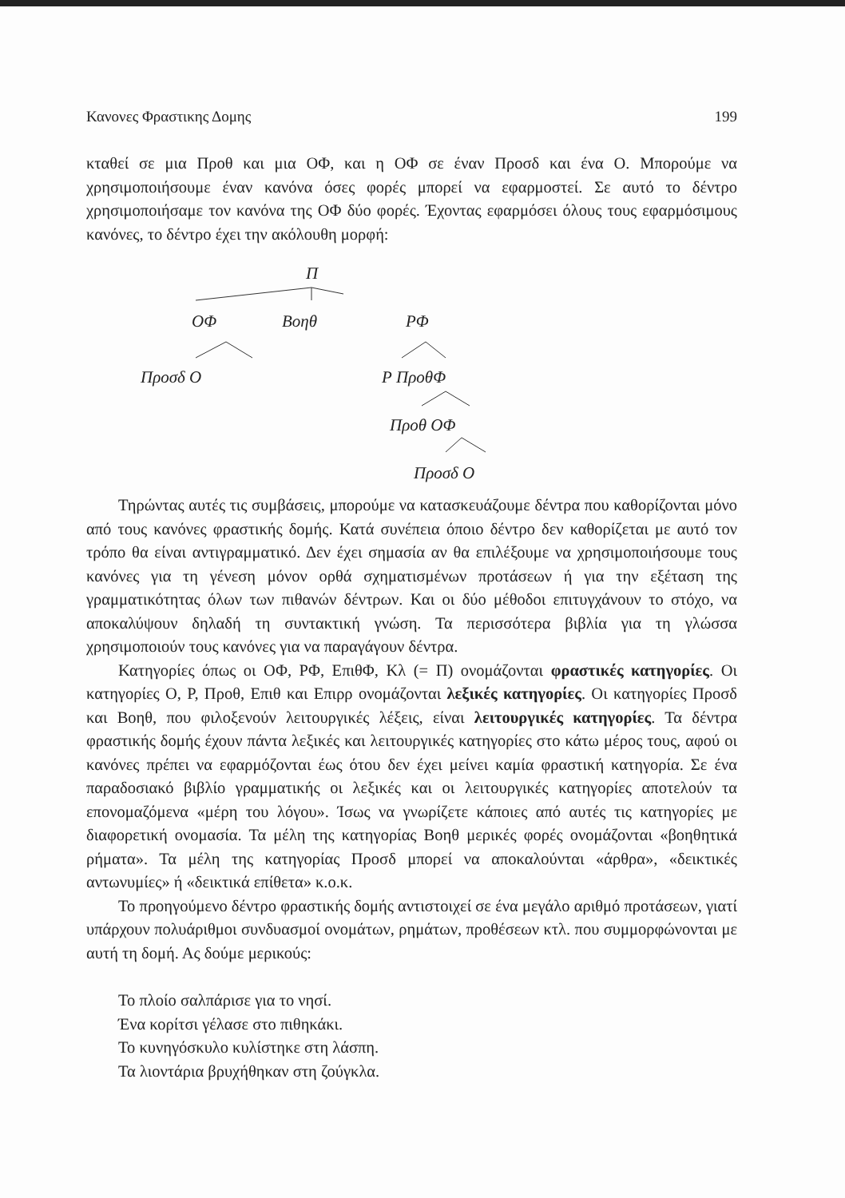Κανονες Φραστικης Δομης 199
κταθεί σε μια Προθ και μια ΟΦ, και η ΟΦ σε έναν Προσδ και ένα Ο. Μπορούμε να χρησιμοποιήσουμε έναν κανόνα όσες φορές μπορεί να εφαρμοστεί. Σε αυτό το δέντρο χρησιμοποιήσαμε τον κανόνα της ΟΦ δύο φορές. Έχοντας εφαρμόσει όλους τους εφαρμόσιμους κανόνες, το δέντρο έχει την ακόλουθη μορφή:
Π
ΟΦ Βοηθ ΡΦ
Προσδ Ο Ρ ΠροθΦ
Προθ ΟΦ
Προσδ Ο
Τηρώντας αυτές τις συμβάσεις, μπορούμε να κατασκευάζουμε δέντρα που καθορίζονται μόνο από τους κανόνες φραστικής δομής. Κατά συνέπεια όποιο δέντρο δεν καθορίζεται με αυτό τον τρόπο θα είναι αντιγραμματικό. Δεν έχει σημασία αν θα επιλέξουμε να χρησιμοποιήσουμε τους κανόνες για τη γένεση μόνον ορθά σχηματισμένων προτάσεων ή για την εξέταση της γραμματικότητας όλων των πιθανών δέντρων. Και οι δύο μέθοδοι επιτυγχάνουν το στόχο, να αποκαλύψουν δηλαδή τη συντακτική γνώση. Τα περισσότερα βιβλία για τη γλώσσα χρησιμοποιούν τους κανόνες για να παραγάγουν δέντρα.
Κατηγορίες όπως οι ΟΦ, ΡΦ, ΕπιθΦ, Κλ (= Π) ονομάζονται φραστικές κατηγορίες. Οι κατηγορίες Ο, Ρ, Προθ, Επιθ και Επιρρ ονομάζονται λεξικές κατηγορίες. Οι κατηγορίες Προσδ και Βοηθ, που φιλοξενούν λειτουργικές λέξεις, είναι λειτουργικές κατηγορίες. Τα δέντρα φραστικής δομής έχουν πάντα λεξικές και λειτουργικές κατηγορίες στο κάτω μέρος τους, αφού οι κανόνες πρέπει να εφαρμόζονται έως ότου δεν έχει μείνει καμία φραστική κατηγορία. Σε ένα παραδοσιακό βιβλίο γραμματικής οι λεξικές και οι λειτουργικές κατηγορίες αποτελούν τα επονομαζόμενα «μέρη του λόγου». Ίσως να γνωρίζετε κάποιες από αυτές τις κατηγορίες με διαφορετική ονομασία. Τα μέλη της κατηγορίας Βοηθ μερικές φορές ονομάζονται «βοηθητικά ρήματα». Τα μέλη της κατηγορίας Προσδ μπορεί να αποκαλούνται «άρθρα», «δεικτικές αντωνυμίες» ή «δεικτικά επίθετα» κ.ο.κ.
Το προηγούμενο δέντρο φραστικής δομής αντιστοιχεί σε ένα μεγάλο αριθμό προτάσεων, γιατί υπάρχουν πολυάριθμοι συνδυασμοί ονομάτων, ρημάτων, προθέσεων κτλ. που συμμορφώνονται με αυτή τη δομή. Ας δούμε μερικούς:
Το πλοίο σαλπάρισε για το νησί.
Ένα κορίτσι γέλασε στο πιθηκάκι.
Το κυνηγόσκυλο κυλίστηκε στη λάσπη.
Τα λιοντάρια βρυχήθηκαν στη ζούγκλα.